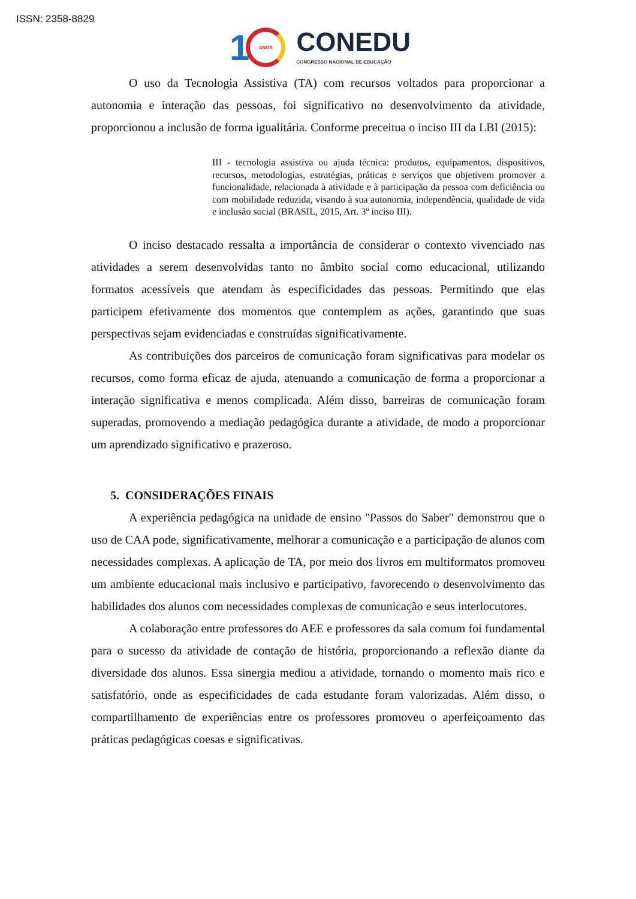ISSN: 2358-8829
1
ANOS
CONEDU
CONGRESSO NACIONAL DE EDUCAÇÃO
O uso da Tecnologia Assistiva (TA) com recursos voltados para proporcionar a autonomia e interação das pessoas, foi significativo no desenvolvimento da atividade, proporcionou a inclusão de forma igualitária. Conforme preceitua o inciso III da LBI (2015):
III - tecnologia assistiva ou ajuda técnica: produtos, equipamentos, dispositivos, recursos, metodologias, estratégias, práticas e serviços que objetivem promover a funcionalidade, relacionada à atividade e à participação da pessoa com deficiência ou com mobilidade reduzida, visando à sua autonomia, independência, qualidade de vida e inclusão social (BRASIL, 2015, Art. 3º inciso III).
O inciso destacado ressalta a importância de considerar o contexto vivenciado nas atividades a serem desenvolvidas tanto no âmbito social como educacional, utilizando formatos acessíveis que atendam às especificidades das pessoas. Permitindo que elas participem efetivamente dos momentos que contemplem as ações, garantindo que suas perspectivas sejam evidenciadas e construídas significativamente.
As contribuições dos parceiros de comunicação foram significativas para modelar os recursos, como forma eficaz de ajuda, atenuando a comunicação de forma a proporcionar a interação significativa e menos complicada. Além disso, barreiras de comunicação foram superadas, promovendo a mediação pedagógica durante a atividade, de modo a proporcionar um aprendizado significativo e prazeroso.
5. CONSIDERAÇÕES FINAIS
A experiência pedagógica na unidade de ensino "Passos do Saber" demonstrou que o uso de CAA pode, significativamente, melhorar a comunicação e a participação de alunos com necessidades complexas. A aplicação de TA, por meio dos livros em multiformatos promoveu um ambiente educacional mais inclusivo e participativo, favorecendo o desenvolvimento das habilidades dos alunos com necessidades complexas de comunicação e seus interlocutores.
A colaboração entre professores do AEE e professores da sala comum foi fundamental para o sucesso da atividade de contação de história, proporcionando a reflexão diante da diversidade dos alunos. Essa sinergia mediou a atividade, tornando o momento mais rico e satisfatório, onde as especificidades de cada estudante foram valorizadas. Além disso, o compartilhamento de experiências entre os professores promoveu o aperfeiçoamento das práticas pedagógicas coesas e significativas.